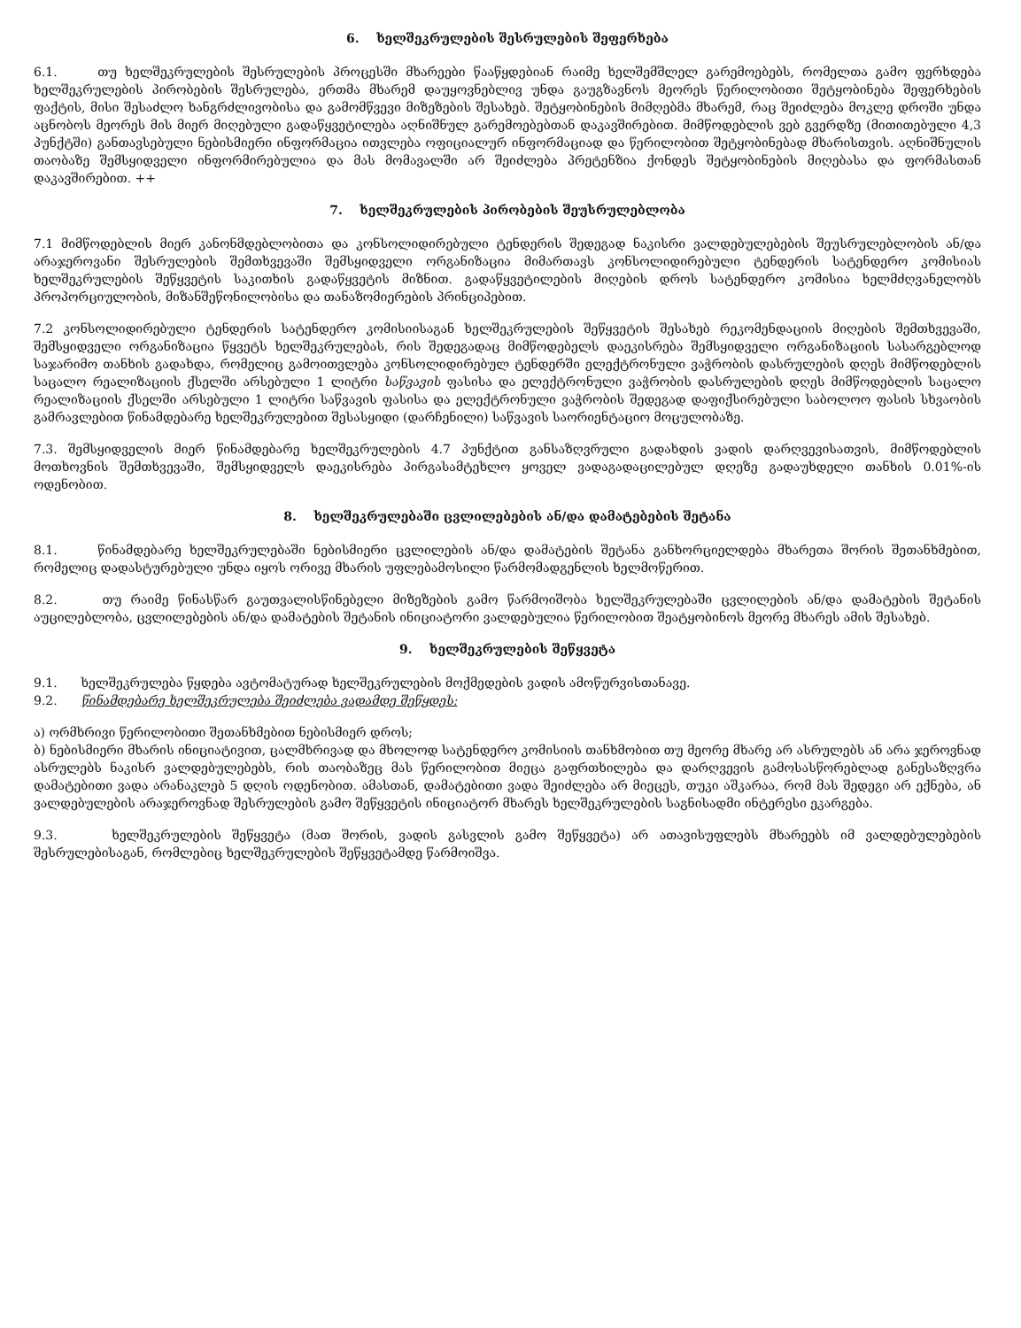6. ხელშეკრულების შესრულების შეფერხება
6.1. თუ ხელშეკრულების შესრულების პროცესში მხარეები წააწყდებიან რაიმე ხელშემშლელ გარემოებებს, რომელთა გამო ფერხდება ხელშეკრულების პირობების შესრულება, ერთმა მხარემ დაუყოვნებლივ უნდა გაუგზავნოს მეორეს წერილობითი შეტყობინება შეფერხების ფაქტის, მისი შესაძლო ხანგრძლივობისა და გამომწვევი მიზეზების შესახებ. შეტყობინების მიმღებმა მხარემ, რაც შეიძლება მოკლე დროში უნდა აცნობოს მეორეს მის მიერ მიღებული გადაწყვეტილება აღნიშნულ გარემოებებთან დაკავშირებით. მიმწოდებლის ვებ გვერდზე (მითითებული 4,3 პუნქტში) განთავსებული ნებისმიერი ინფორმაცია ითვლება ოფიციალურ ინფორმაციად და წერილობით შეტყობინებად მხარისთვის. აღნიშნულის თაობაზე შემსყიდველი ინფორმირებულია და მას მომავალში არ შეიძლება პრეტენზია ქონდეს შეტყობინების მიღებასა და ფორმასთან დაკავშირებით. ++
7. ხელშეკრულების პირობების შეუსრულებლობა
7.1 მიმწოდებლის მიერ კანონმდებლობითა და კონსოლიდირებული ტენდერის შედეგად ნაკისრი ვალდებულებების შეუსრულებლობის ან/და არაჯეროვანი შესრულების შემთხვევაში შემსყიდველი ორგანიზაცია მიმართავს კონსოლიდირებული ტენდერის სატენდერო კომისიას ხელშეკრულების შეწყვეტის საკითხის გადაწყვეტის მიზნით. გადაწყვეტილების მიღების დროს სატენდერო კომისია ხელმძღვანელობს პროპორციულობის, მიზანშეწონილობისა და თანაზომიერების პრინციპებით.
7.2 კონსოლიდირებული ტენდერის სატენდერო კომისიისაგან ხელშეკრულების შეწყვეტის შესახებ რეკომენდაციის მიღების შემთხვევაში, შემსყიდველი ორგანიზაცია წყვეტს ხელშეკრულებას, რის შედეგადაც მიმწოდებელს დაეკისრება შემსყიდველი ორგანიზაციის სასარგებლოდ საჯარიმო თანხის გადახდა, რომელიც გამოითვლება კონსოლიდირებულ ტენდერში ელექტრონული ვაჭრობის დასრულების დღეს მიმწოდებლის საცალო რეალიზაციის ქსელში არსებული 1 ლიტრი საწვავის ფასისა და ელექტრონული ვაჭრობის დასრულების დღეს მიმწოდებლის საცალო რეალიზაციის ქსელში არსებული 1 ლიტრი საწვავის ფასისა და ელექტრონული ვაჭრობის შედეგად დაფიქსირებული საბოლოო ფასის სხვაობის გამრავლებით წინამდებარე ხელშეკრულებით შესასყიდი (დარჩენილი) საწვავის საორიენტაციო მოცულობაზე.
7.3. შემსყიდველის მიერ წინამდებარე ხელშეკრულების 4.7 პუნქტით განსაზღვრული გადახდის ვადის დარღვევისათვის, მიმწოდებლის მოთხოვნის შემთხვევაში, შემსყიდველს დაეკისრება პირგასამტეხლო ყოველ ვადაგადაცილებულ დღეზე გადაუხდელი თანხის 0.01%-ის ოდენობით.
8. ხელშეკრულებაში ცვლილებების ან/და დამატებების შეტანა
8.1. წინამდებარე ხელშეკრულებაში ნებისმიერი ცვლილების ან/და დამატების შეტანა განხორციელდება მხარეთა შორის შეთანხმებით, რომელიც დადასტურებული უნდა იყოს ორივე მხარის უფლებამოსილი წარმომადგენლის ხელმოწერით.
8.2. თუ რაიმე წინასწარ გაუთვალისწინებელი მიზეზების გამო წარმოიშობა ხელშეკრულებაში ცვლილების ან/და დამატების შეტანის აუცილებლობა, ცვლილებების ან/და დამატების შეტანის ინიციატორი ვალდებულია წერილობით შეატყობინოს მეორე მხარეს ამის შესახებ.
9. ხელშეკრულების შეწყვეტა
9.1. ხელშეკრულება წყდება ავტომატურად ხელშეკრულების მოქმედების ვადის ამოწურვისთანავე.
9.2. წინამდებარე ხელშეკრულება შეიძლება ვადამდე შეწყდეს:
ა) ორმხრივი წერილობითი შეთანხმებით ნებისმიერ დროს;
ბ) ნებისმიერი მხარის ინიციატივით, ცალმხრივად და მხოლოდ სატენდერო კომისიის თანხმობით თუ მეორე მხარე არ ასრულებს ან არა ჯეროვნად ასრულებს ნაკისრ ვალდებულებებს, რის თაობაზეც მას წერილობით მიეცა გაფრთხილება და დარღვევის გამოსასწორებლად განესაზღვრა დამატებითი ვადა არანაკლებ 5 დღის ოდენობით. ამასთან, დამატებითი ვადა შეიძლება არ მიეცეს, თუკი აშკარაა, რომ მას შედეგი არ ექნება, ან ვალდებულების არაჯეროვნად შესრულების გამო შეწყვეტის ინიციატორ მხარეს ხელშეკრულების საგნისადმი ინტერესი ეკარგება.
9.3. ხელშეკრულების შეწყვეტა (მათ შორის, ვადის გასვლის გამო შეწყვეტა) არ ათავისუფლებს მხარეებს იმ ვალდებულებების შესრულებისაგან, რომლებიც ხელშეკრულების შეწყვეტამდე წარმოიშვა.